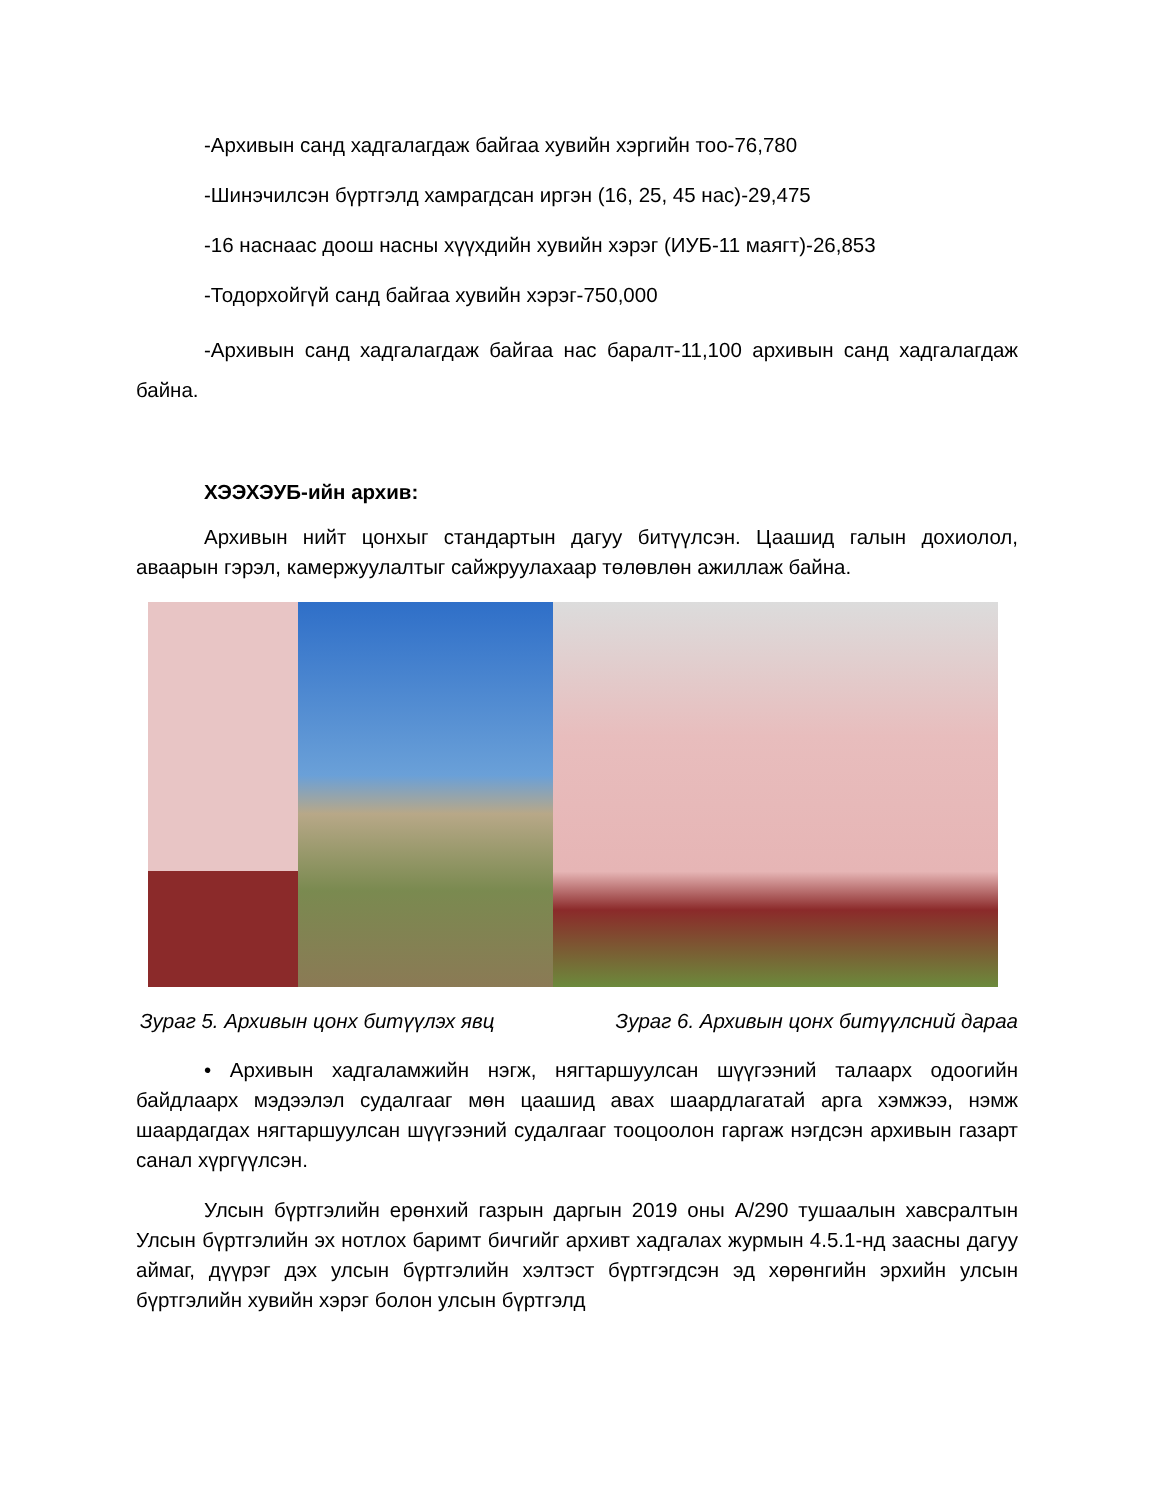-Архивын санд хадгалагдаж байгаа хувийн хэргийн тоо-76,780
-Шинэчилсэн бүртгэлд хамрагдсан иргэн (16, 25, 45 нас)-29,475
-16 наснаас доош насны хүүхдийн хувийн хэрэг (ИУБ-11 маягт)-26,853
-Тодорхойгүй санд байгаа хувийн хэрэг-750,000
-Архивын санд хадгалагдаж байгаа нас баралт-11,100 архивын санд хадгалагдаж байна.
ХЭЭХЭУБ-ийн архив:
Архивын нийт цонхыг стандартын дагуу битүүлсэн. Цаашид галын дохиолол, аваарын гэрэл, камержуулалтыг сайжруулахаар төлөвлөн ажиллаж байна.
Зураг 5. Архивын цонх битүүлэх явц Зураг 6. Архивын цонх битүүлсний дараа
• Архивын хадгаламжийн нэгж, нягтаршуулсан шүүгээний талаарх одоогийн байдлаарх мэдээлэл судалгааг мөн цаашид авах шаардлагатай арга хэмжээ, нэмж шаардагдах нягтаршуулсан шүүгээний судалгааг тооцоолон гаргаж нэгдсэн архивын газарт санал хүргүүлсэн.
Улсын бүртгэлийн ерөнхий газрын даргын 2019 оны А/290 тушаалын хавсралтын Улсын бүртгэлийн эх нотлох баримт бичгийг архивт хадгалах журмын 4.5.1-нд заасны дагуу аймаг, дүүрэг дэх улсын бүртгэлийн хэлтэст бүртгэгдсэн эд хөрөнгийн эрхийн улсын бүртгэлийн хувийн хэрэг болон улсын бүртгэлд